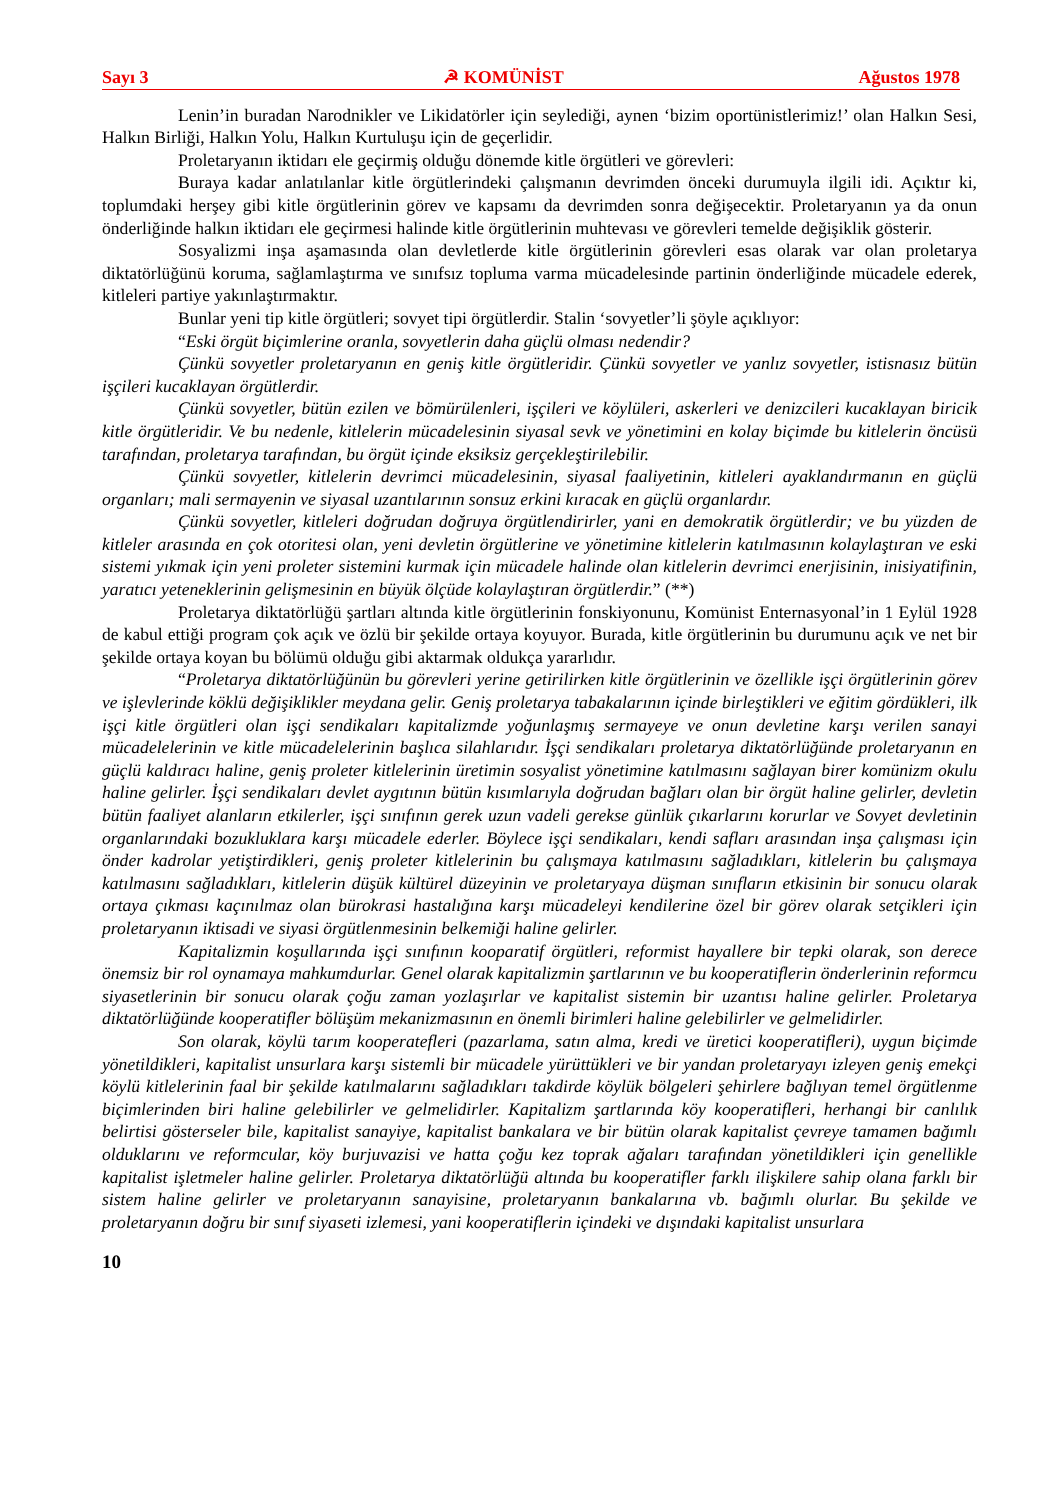Sayı 3 ☭ KOMÜNİST Ağustos 1978
Lenin’in buradan Narodnikler ve Likidatörler için seylediği, aynen ‘bizim oportünistlerimiz!’ olan Halkın Sesi, Halkın Birliği, Halkın Yolu, Halkın Kurtuluşu için de geçerlidir.
Proletaryanın iktidarı ele geçirmiş olduğu dönemde kitle örgütleri ve görevleri:
Buraya kadar anlatılanlar kitle örgütlerindeki çalışmanın devrimden önceki durumuyla ilgili idi. Açıktır ki, toplumdaki herşey gibi kitle örgütlerinin görev ve kapsamı da devrimden sonra değişecektir. Proletaryanın ya da onun önderliğinde halkın iktidarı ele geçirmesi halinde kitle örgütlerinin muhtevası ve görevleri temelde değişiklik gösterir.
Sosyalizmi inşa aşamasında olan devletlerde kitle örgütlerinin görevleri esas olarak var olan proletarya diktatörlüğünü koruma, sağlamlaştırma ve sınıfsız topluma varma mücadelesinde partinin önderliğinde mücadele ederek, kitleleri partiye yakınlaştırmaktır.
Bunlar yeni tip kitle örgütleri; sovyet tipi örgütlerdir. Stalin ‘sovyetler’li şöyle açıklıyor:
“Eski örgüt biçimlerine oranla, sovyetlerin daha güçlü olması nedendir?
Çünkü sovyetler proletaryanın en geniş kitle örgütleridir. Çünkü sovyetler ve yanlız sovyetler, istisnasız bütün işçileri kucaklayan örgütlerdir.
Çünkü sovyetler, bütün ezilen ve bömürülenleri, işçileri ve köylüleri, askerleri ve denizcileri kucaklayan biricik kitle örgütleridir. Ve bu nedenle, kitlelerin mücadelesinin siyasal sevk ve yönetimini en kolay biçimde bu kitlelerin öncüsü tarafından, proletarya tarafından, bu örgüt içinde eksiksiz gerçekleştirilebilir.
Çünkü sovyetler, kitlelerin devrimci mücadelesinin, siyasal faaliyetinin, kitleleri ayaklandırmanın en güçlü organları; mali sermayenin ve siyasal uzantılarının sonsuz erkini kıracak en güçlü organlardır.
Çünkü sovyetler, kitleleri doğrudan doğruya örgütlendirirler, yani en demokratik örgütlerdir; ve bu yüzden de kitleler arasında en çok otoritesi olan, yeni devletin örgütlerine ve yönetimine kitlelerin katılmasının kolaylaştıran ve eski sistemi yıkmak için yeni proleter sistemini kurmak için mücadele halinde olan kitlelerin devrimci enerjisinin, inisiyatifinin, yaratıcı yeteneklerinin gelişmesinin en büyük ölçüde kolaylaştıran örgütlerdir.” (**)
Proletarya diktatörlüğü şartları altında kitle örgütlerinin fonskiyonunu, Komünist Enternasyonal’in 1 Eylül 1928 de kabul ettiği program çok açık ve özlü bir şekilde ortaya koyuyor. Burada, kitle örgütlerinin bu durumunu açık ve net bir şekilde ortaya koyan bu bölümü olduğu gibi aktarmak oldukça yararlıdır.
“Proletarya diktatörlüğünün bu görevleri yerine getirilirken kitle örgütlerinin ve özellikle işçi örgütlerinin görev ve işlevlerinde köklü değişiklikler meydana gelir. Geniş proletarya tabakalarının içinde birleştikleri ve eğitim gördükleri, ilk işçi kitle örgütleri olan işçi sendikaları kapitalizmde yoğunlaşmış sermayeye ve onun devletine karşı verilen sanayi mücadelelerinin ve kitle mücadelelerinin başlıca silahlarıdır. İşçi sendikaları proletarya diktatörlüğünde proletaryanın en güçlü kaldıracı haline, geniş proleter kitlelerinin üretimin sosyalist yönetimine katılmasını sağlayan birer komünizm okulu haline gelirler. İşçi sendikaları devlet aygıtının bütün kısımlarıyla doğrudan bağları olan bir örgüt haline gelirler, devletin bütün faaliyet alanların etkilerler, işçi sınıfının gerek uzun vadeli gerekse günlük çıkarlarını korurlar ve Sovyet devletinin organlarındaki bozukluklara karşı mücadele ederler. Böylece işçi sendikaları, kendi safları arasından inşa çalışması için önder kadrolar yetiştirdikleri, geniş proleter kitlelerinin bu çalışmaya katılmasını sağladıkları, kitlelerin bu çalışmaya katılmasını sağladıkları, kitlelerin düşük kültürel düzeyinin ve proletaryaya düşman sınıfların etkisinin bir sonucu olarak ortaya çıkması kaçınılmaz olan bürokrasi hastalığına karşı mücadeleyi kendilerine özel bir görev olarak setçikleri için proletaryanın iktisadi ve siyasi örgütlenmesinin belkemiği haline gelirler.
Kapitalizmin koşullarında işçi sınıfının kooparatif örgütleri, reformist hayallere bir tepki olarak, son derece önemsiz bir rol oynamaya mahkumdurlar. Genel olarak kapitalizmin şartlarının ve bu kooperatiflerin önderlerinin reformcu siyasetlerinin bir sonucu olarak çoğu zaman yozlaşırlar ve kapitalist sistemin bir uzantısı haline gelirler. Proletarya diktatörlüğünde kooperatifler bölüşüm mekanizmasının en önemli birimleri haline gelebilirler ve gelmelidirler.
Son olarak, köylü tarım kooperatefleri (pazarlama, satın alma, kredi ve üretici kooperatifleri), uygun biçimde yönetildikleri, kapitalist unsurlara karşı sistemli bir mücadele yürüttükleri ve bir yandan proletaryayı izleyen geniş emekçi köylü kitlelerinin faal bir şekilde katılmalarını sağladıkları takdirde köylük bölgeleri şehirlere bağlıyan temel örgütlenme biçimlerinden biri haline gelebilirler ve gelmelidirler. Kapitalizm şartlarında köy kooperatifleri, herhangi bir canlılık belirtisi gösterseler bile, kapitalist sanayiye, kapitalist bankalara ve bir bütün olarak kapitalist çevreye tamamen bağımlı olduklarını ve reformcular, köy burjuvazisi ve hatta çoğu kez toprak ağaları tarafından yönetildikleri için genellikle kapitalist işletmeler haline gelirler. Proletarya diktatörlüğü altında bu kooperatifler farklı ilişkilere sahip olana farklı bir sistem haline gelirler ve proletaryanın sanayisine, proletaryanın bankalarına vb. bağımlı olurlar. Bu şekilde ve proletaryanın doğru bir sınıf siyaseti izlemesi, yani kooperatiflerin içindeki ve dışındaki kapitalist unsurlara
10